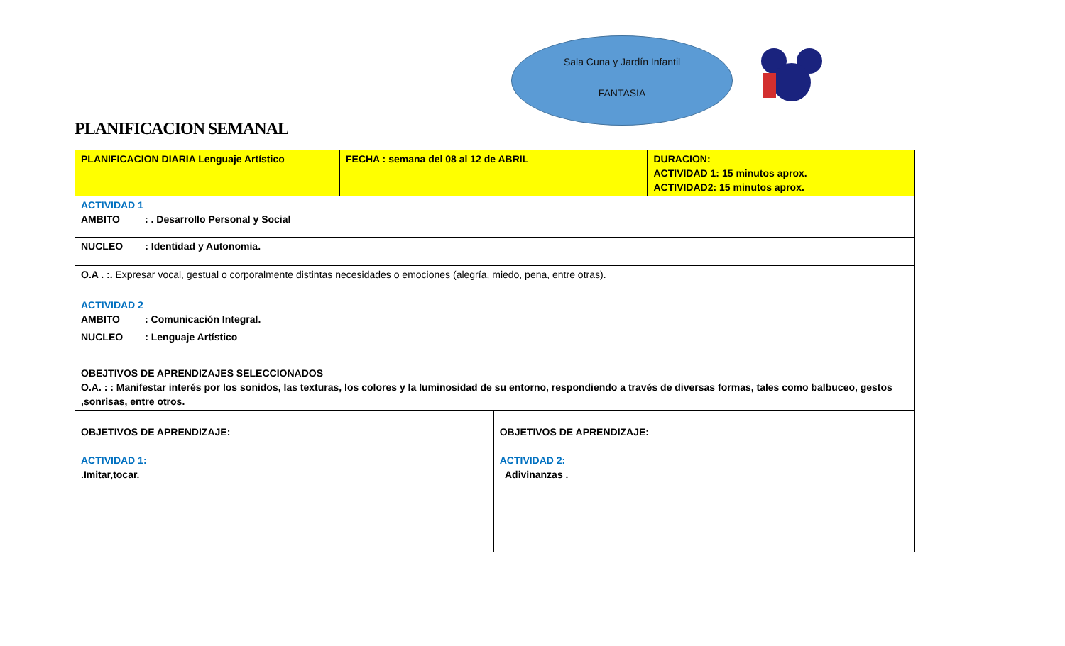Sala Cuna y Jardín Infantil
FANTASIA
PLANIFICACION SEMANAL
| PLANIFICACION DIARIA Lenguaje Artístico | FECHA : semana del 08 al 12 de ABRIL | | DURACION: ACTIVIDAD 1: 15 minutos aprox. ACTIVIDAD2: 15 minutos aprox. |
| ACTIVIDAD 1 AMBITO : . Desarrollo Personal y Social | | | |
| NUCLEO : Identidad y Autonomia. | | | |
| O.A . :. Expresar vocal, gestual o corporalmente distintas necesidades o emociones (alegría, miedo, pena, entre otras). | | | |
| ACTIVIDAD 2 AMBITO : Comunicación Integral. | | | |
| NUCLEO : Lenguaje Artístico | | | |
| OBEJTIVOS DE APRENDIZAJES SELECCIONADOS O.A. : : Manifestar interés por los sonidos, las texturas, los colores y la luminosidad de su entorno, respondiendo a través de diversas formas, tales como balbuceo, gestos ,sonrisas, entre otros. | | | |
| OBJETIVOS DE APRENDIZAJE: ACTIVIDAD 1: .Imitar,tocar. | | OBJETIVOS DE APRENDIZAJE: ACTIVIDAD 2: Adivinanzas . | |